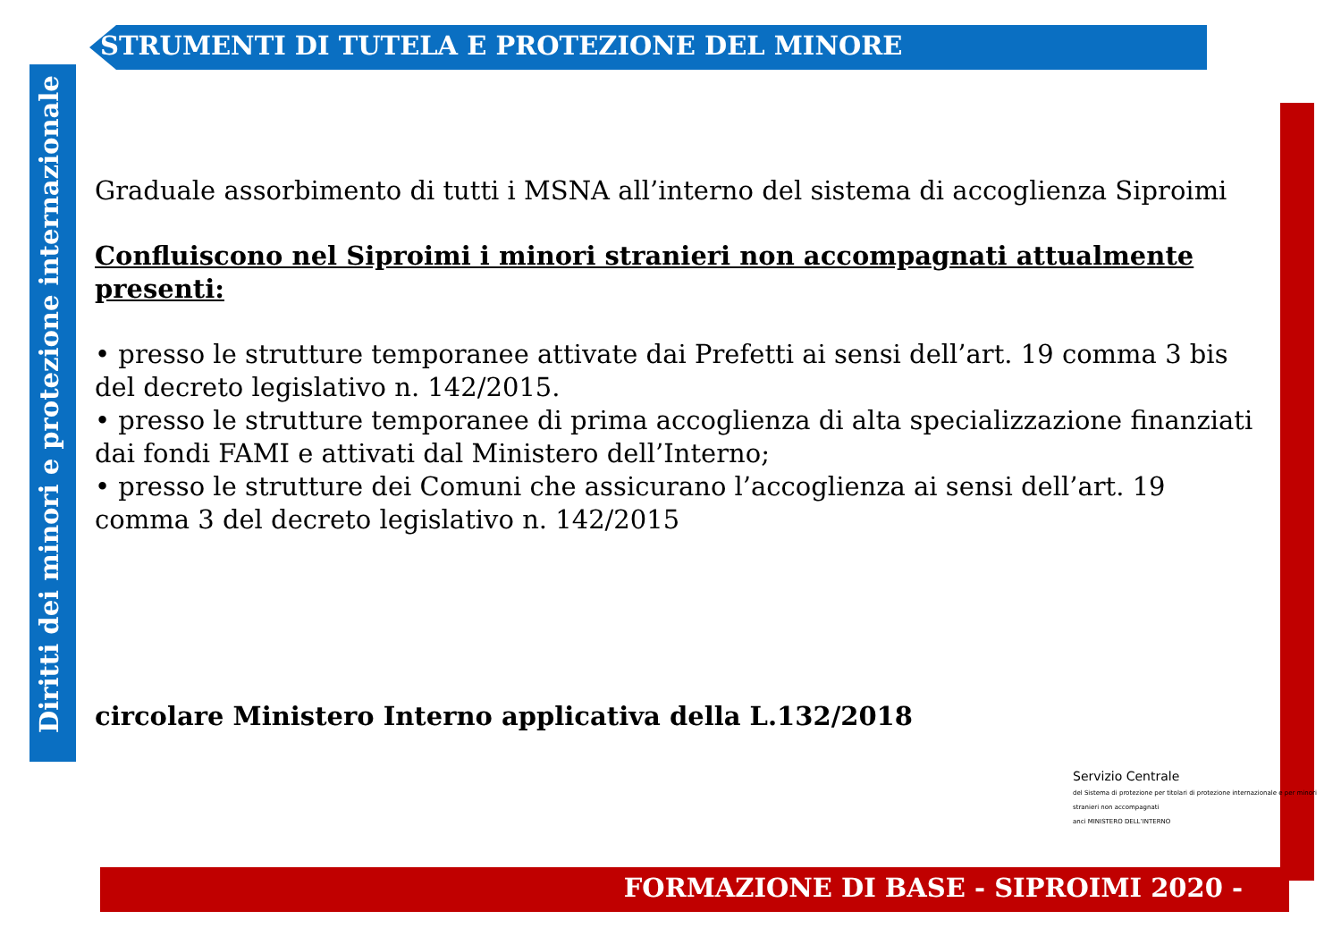STRUMENTI DI TUTELA E PROTEZIONE DEL MINORE
Diritti dei minori e protezione internazionale
Graduale assorbimento di tutti i MSNA all’interno del sistema di accoglienza Siproimi
Confluiscono nel Siproimi i minori stranieri non accompagnati attualmente presenti:
• presso le strutture temporanee attivate dai Prefetti ai sensi dell’art. 19 comma 3 bis del decreto legislativo n. 142/2015.
• presso le strutture temporanee di prima accoglienza di alta specializzazione finanziati dai fondi FAMI e attivati dal Ministero dell’Interno;
• presso le strutture dei Comuni che assicurano l’accoglienza ai sensi dell’art. 19 comma 3 del decreto legislativo n. 142/2015
circolare Ministero Interno applicativa della L.132/2018
Servizio Centrale
del Sistema di protezione per titolari di protezione internazionale e per minori stranieri non accompagnati
anci MINISTERO DELL’INTERNO
FORMAZIONE DI BASE - SIPROIMI 2020 -